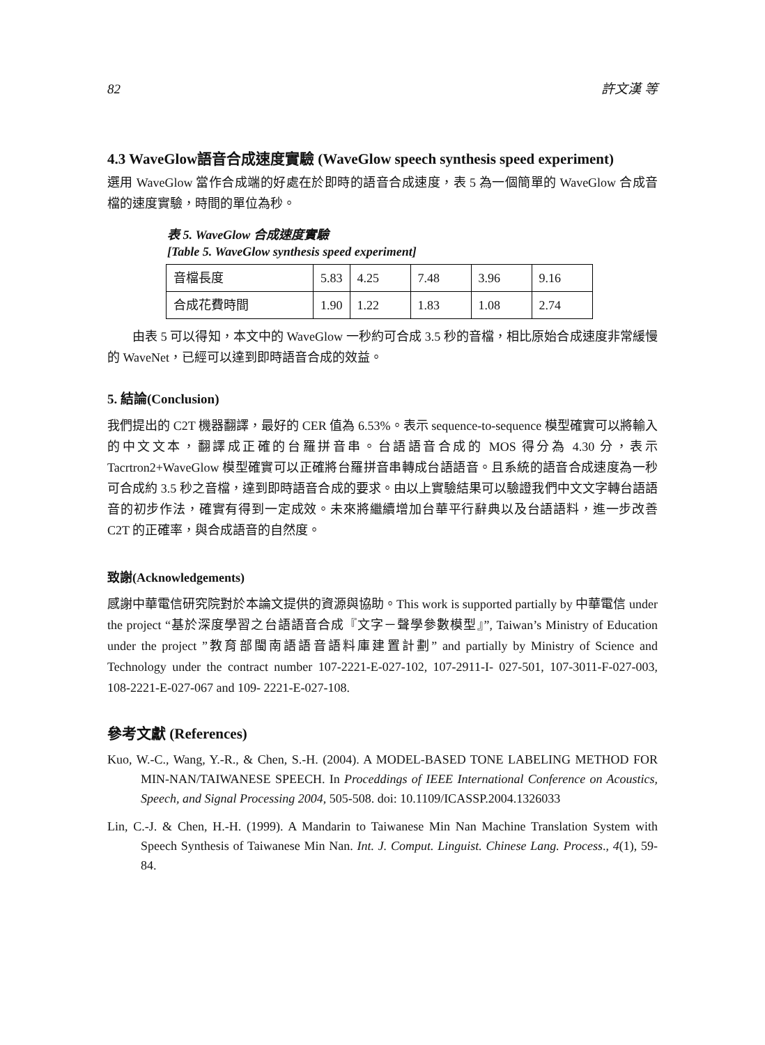82 許文漢 等
4.3 WaveGlow語音合成速度實驗 (WaveGlow speech synthesis speed experiment)
選用 WaveGlow 當作合成端的好處在於即時的語音合成速度，表 5 為一個簡單的 WaveGlow 合成音檔的速度實驗，時間的單位為秒。
表 5. WaveGlow 合成速度實驗
[Table 5. WaveGlow synthesis speed experiment]
| 音檔長度 | 5.83 | 4.25 | 7.48 | 3.96 | 9.16 |
| 合成花費時間 | 1.90 | 1.22 | 1.83 | 1.08 | 2.74 |
由表 5 可以得知，本文中的 WaveGlow 一秒約可合成 3.5 秒的音檔，相比原始合成速度非常緩慢的 WaveNet，已經可以達到即時語音合成的效益。
5. 結論(Conclusion)
我們提出的 C2T 機器翻譯，最好的 CER 值為 6.53%。表示 sequence-to-sequence 模型確實可以將輸入的中文文本，翻譯成正確的台羅拼音串。台語語音合成的 MOS 得分為 4.30 分，表示 Tacrtron2+WaveGlow 模型確實可以正確將台羅拼音串轉成台語語音。且系統的語音合成速度為一秒可合成約 3.5 秒之音檔，達到即時語音合成的要求。由以上實驗結果可以驗證我們中文文字轉台語語音的初步作法，確實有得到一定成效。未來將繼續增加台華平行辭典以及台語語料，進一步改善 C2T 的正確率，與合成語音的自然度。
致謝(Acknowledgements)
感謝中華電信研究院對於本論文提供的資源與協助。This work is supported partially by 中華電信 under the project “基於深度學習之台語語音合成『文字－聲學參數模型』”, Taiwan’s Ministry of Education under the project ”教育部閩南語語音語料庫建置計劃” and partially by Ministry of Science and Technology under the contract number 107-2221-E-027-102, 107-2911-I- 027-501, 107-3011-F-027-003, 108-2221-E-027-067 and 109- 2221-E-027-108.
參考文獻 (References)
Kuo, W.-C., Wang, Y.-R., & Chen, S.-H. (2004). A MODEL-BASED TONE LABELING METHOD FOR MIN-NAN/TAIWANESE SPEECH. In Proceddings of IEEE International Conference on Acoustics, Speech, and Signal Processing 2004, 505-508. doi: 10.1109/ICASSP.2004.1326033
Lin, C.-J. & Chen, H.-H. (1999). A Mandarin to Taiwanese Min Nan Machine Translation System with Speech Synthesis of Taiwanese Min Nan. Int. J. Comput. Linguist. Chinese Lang. Process., 4(1), 59-84.